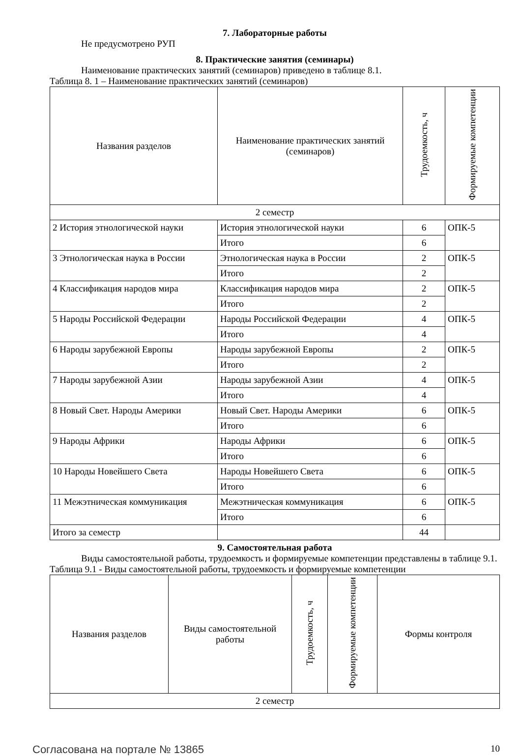7. Лабораторные работы
Не предусмотрено РУП
8. Практические занятия (семинары)
Наименование практических занятий (семинаров) приведено в таблице 8.1.
Таблица 8. 1 – Наименование практических занятий (семинаров)
| Названия разделов | Наименование практических занятий (семинаров) | Трудоемкость, ч | Формируемые компетенции |
| --- | --- | --- | --- |
| 2 семестр | | | |
| 2 История этнологической науки | История этнологической науки | 6 | ОПК-5 |
| | Итого | 6 | |
| 3 Этнологическая наука в России | Этнологическая наука в России | 2 | ОПК-5 |
| | Итого | 2 | |
| 4 Классификация народов мира | Классификация народов мира | 2 | ОПК-5 |
| | Итого | 2 | |
| 5 Народы Российской Федерации | Народы Российской Федерации | 4 | ОПК-5 |
| | Итого | 4 | |
| 6 Народы зарубежной Европы | Народы зарубежной Европы | 2 | ОПК-5 |
| | Итого | 2 | |
| 7 Народы зарубежной Азии | Народы зарубежной Азии | 4 | ОПК-5 |
| | Итого | 4 | |
| 8 Новый Свет. Народы Америки | Новый Свет. Народы Америки | 6 | ОПК-5 |
| | Итого | 6 | |
| 9 Народы Африки | Народы Африки | 6 | ОПК-5 |
| | Итого | 6 | |
| 10 Народы Новейшего Света | Народы Новейшего Света | 6 | ОПК-5 |
| | Итого | 6 | |
| 11 Межэтническая коммуникация | Межэтническая коммуникация | 6 | ОПК-5 |
| | Итого | 6 | |
| Итого за семестр | | 44 | |
9. Самостоятельная работа
Виды самостоятельной работы, трудоемкость и формируемые компетенции представлены в таблице 9.1.
Таблица 9.1 - Виды самостоятельной работы, трудоемкость и формируемые компетенции
| Названия разделов | Виды самостоятельной работы | Трудоемкость, ч | Формируемые компетенции | Формы контроля |
| --- | --- | --- | --- | --- |
| 2 семестр | | | | |
Согласована на портале № 13865 10